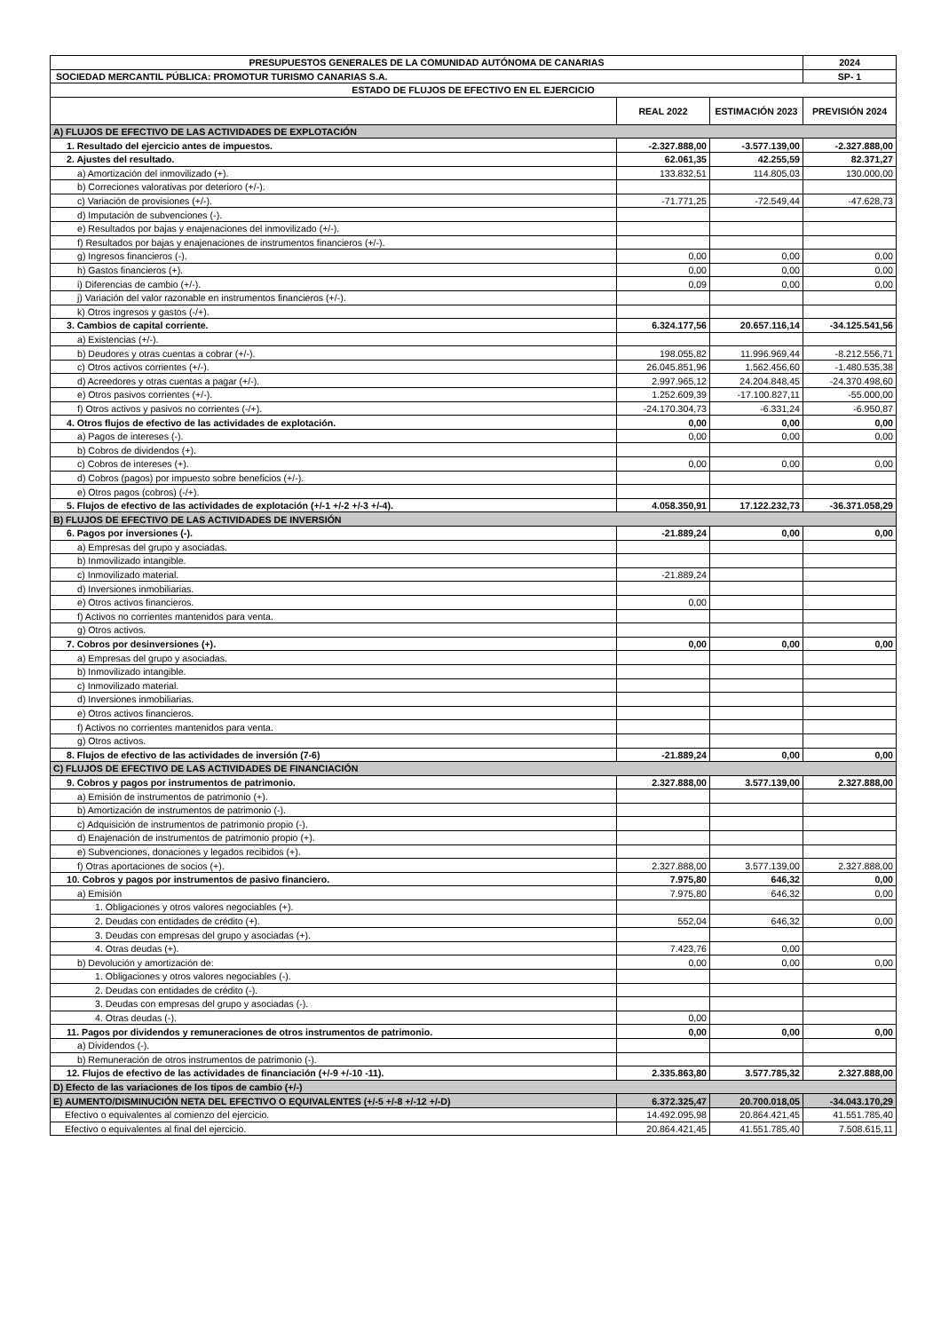| PRESUPUESTOS GENERALES DE LA COMUNIDAD AUTÓNOMA DE CANARIAS | | | 2024 |
| SOCIEDAD MERCANTIL PÚBLICA: PROMOTUR TURISMO CANARIAS S.A. | | | SP- 1 |
| ESTADO DE FLUJOS DE EFECTIVO EN EL EJERCICIO | | | |
| | REAL 2022 | ESTIMACIÓN 2023 | PREVISIÓN 2024 |
| A) FLUJOS DE EFECTIVO DE LAS ACTIVIDADES DE EXPLOTACIÓN | | | |
| 1. Resultado del ejercicio antes de impuestos. | -2.327.888,00 | -3.577.139,00 | -2.327.888,00 |
| 2. Ajustes del resultado. | 62.061,35 | 42.255,59 | 82.371,27 |
| a) Amortización del inmovilizado (+). | 133.832,51 | 114.805,03 | 130.000,00 |
| b) Correciones valorativas por deterioro (+/-). | | | |
| c) Variación de provisiones (+/-). | -71.771,25 | -72.549,44 | -47.628,73 |
| d) Imputación de subvenciones (-). | | | |
| e) Resultados por bajas y enajenaciones del inmovilizado (+/-). | | | |
| f) Resultados por bajas y enajenaciones de instrumentos financieros (+/-). | | | |
| g) Ingresos financieros (-). | 0,00 | 0,00 | 0,00 |
| h) Gastos financieros (+). | 0,00 | 0,00 | 0,00 |
| i) Diferencias de cambio (+/-). | 0,09 | 0,00 | 0,00 |
| j) Variación del valor razonable en instrumentos financieros (+/-). | | | |
| k) Otros ingresos y gastos (-/+). | | | |
| 3. Cambios de capital corriente. | 6.324.177,56 | 20.657.116,14 | -34.125.541,56 |
| a) Existencias (+/-). | | | |
| b) Deudores y otras cuentas a cobrar (+/-). | 198.055,82 | 11.996.969,44 | -8.212.556,71 |
| c) Otros activos corrientes (+/-). | 26.045.851,96 | 1.562.456,60 | -1.480.535,38 |
| d) Acreedores y otras cuentas a pagar (+/-). | 2.997.965,12 | 24.204.848,45 | -24.370.498,60 |
| e) Otros pasivos corrientes (+/-). | 1.252.609,39 | -17.100.827,11 | -55.000,00 |
| f) Otros activos y pasivos no corrientes (-/+). | -24.170.304,73 | -6.331,24 | -6.950,87 |
| 4. Otros flujos de efectivo de las actividades de explotación. | 0,00 | 0,00 | 0,00 |
| a) Pagos de intereses (-). | 0,00 | 0,00 | 0,00 |
| b) Cobros de dividendos (+). | | | |
| c) Cobros de intereses (+). | 0,00 | 0,00 | 0,00 |
| d) Cobros (pagos) por impuesto sobre beneficios (+/-). | | | |
| e) Otros pagos (cobros) (-/+). | | | |
| 5. Flujos de efectivo de las actividades de explotación (+/-1 +/-2 +/-3 +/-4). | 4.058.350,91 | 17.122.232,73 | -36.371.058,29 |
| B) FLUJOS DE EFECTIVO DE LAS ACTIVIDADES DE INVERSIÓN | | | |
| 6. Pagos por inversiones (-). | -21.889,24 | 0,00 | 0,00 |
| a) Empresas del grupo y asociadas. | | | |
| b) Inmovilizado intangible. | | | |
| c) Inmovilizado material. | -21.889,24 | | |
| d) Inversiones inmobiliarias. | | | |
| e) Otros activos financieros. | 0,00 | | |
| f) Activos no corrientes mantenidos para venta. | | | |
| g) Otros activos. | | | |
| 7. Cobros por desinversiones (+). | 0,00 | 0,00 | 0,00 |
| a) Empresas del grupo y asociadas. | | | |
| b) Inmovilizado intangible. | | | |
| c) Inmovilizado material. | | | |
| d) Inversiones inmobiliarias. | | | |
| e) Otros activos financieros. | | | |
| f) Activos no corrientes mantenidos para venta. | | | |
| g) Otros activos. | | | |
| 8. Flujos de efectivo de las actividades de inversión (7-6) | -21.889,24 | 0,00 | 0,00 |
| C) FLUJOS DE EFECTIVO DE LAS ACTIVIDADES DE FINANCIACIÓN | | | |
| 9. Cobros y pagos por instrumentos de patrimonio. | 2.327.888,00 | 3.577.139,00 | 2.327.888,00 |
| a) Emisión de instrumentos de patrimonio (+). | | | |
| b) Amortización de instrumentos de patrimonio (-). | | | |
| c) Adquisición de instrumentos de patrimonio propio (-). | | | |
| d) Enajenación de instrumentos de patrimonio propio (+). | | | |
| e) Subvenciones, donaciones y legados recibidos (+). | | | |
| f) Otras aportaciones de socios (+). | 2.327.888,00 | 3.577.139,00 | 2.327.888,00 |
| 10. Cobros y pagos por instrumentos de pasivo financiero. | 7.975,80 | 646,32 | 0,00 |
| a) Emisión | 7.975,80 | 646,32 | 0,00 |
| 1. Obligaciones y otros valores negociables (+). | | | |
| 2. Deudas con entidades de crédito (+). | 552,04 | 646,32 | 0,00 |
| 3. Deudas con empresas del grupo y asociadas (+). | | | |
| 4. Otras deudas (+). | 7.423,76 | 0,00 | |
| b) Devolución y amortización de: | 0,00 | 0,00 | 0,00 |
| 1. Obligaciones y otros valores negociables (-). | | | |
| 2. Deudas con entidades de crédito (-). | | | |
| 3. Deudas con empresas del grupo y asociadas (-). | | | |
| 4. Otras deudas (-). | 0,00 | | |
| 11. Pagos por dividendos y remuneraciones de otros instrumentos de patrimonio. | 0,00 | 0,00 | 0,00 |
| a) Dividendos (-). | | | |
| b) Remuneración de otros instrumentos de patrimonio (-). | | | |
| 12. Flujos de efectivo de las actividades de financiación (+/-9 +/-10 -11). | 2.335.863,80 | 3.577.785,32 | 2.327.888,00 |
| D) Efecto de las variaciones de los tipos de cambio (+/-) | | | |
| E) AUMENTO/DISMINUCIÓN NETA DEL EFECTIVO O EQUIVALENTES (+/-5 +/-8 +/-12 +/-D) | 6.372.325,47 | 20.700.018,05 | -34.043.170,29 |
| Efectivo o equivalentes al comienzo del ejercicio. | 14.492.095,98 | 20.864.421,45 | 41.551.785,40 |
| Efectivo o equivalentes al final del ejercicio. | 20.864.421,45 | 41.551.785,40 | 7.508.615,11 |